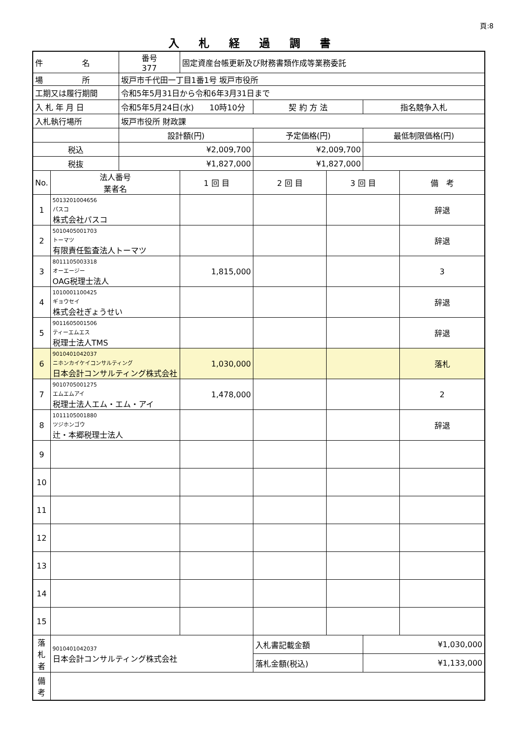頁:8
入札経過調書
| 件 名 | | 番号 377 | 固定資産台帳更新及び財務書類作成等業務委託 | | | | |
| 場 所 | | 坂戸市千代田一丁目1番1号 坂戸市役所 | | | | | |
| 工期又は履行期間 | | 令和5年5月31日から令和6年3月31日まで | | | | | |
| 入 札 年 月 日 | | 令和5年5月24日(水) 10時10分 | | 契 約 方 法 | | 指名競争入札 | |
| 入札執行場所 | | 坂戸市役所 財政課 | | | | | |
| | | 設計額(円) | | 予定価格(円) | | 最低制限価格(円) | |
| 税込 | | ¥2,009,700 | | ¥2,009,700 | | | |
| 税抜 | | ¥1,827,000 | | ¥1,827,000 | | | |
| No. | 法人番号 業者名 | | 1 回 目 | 2 回 目 | 3 回 目 | | 備 考 |
| 1 | 5013201004656 パスコ 株式会社パスコ | | | | | | 辞退 |
| 2 | 5010405001703 トーマツ 有限責任監査法人トーマツ | | | | | | 辞退 |
| 3 | 8011105003318 オーエージー OAG税理士法人 | | 1,815,000 | | | | 3 |
| 4 | 1010001100425 ギョウセイ 株式会社ぎょうせい | | | | | | 辞退 |
| 5 | 9011605001506 ティーエムエス 税理士法人TMS | | | | | | 辞退 |
| 6 | 9010401042037 ニホンカイケイコンサルティング 日本会計コンサルティング株式会社 | | 1,030,000 | | | | 落札 |
| 7 | 9010705001275 エムエムアイ 税理士法人エム・エム・アイ | | 1,478,000 | | | | 2 |
| 8 | 1011105001880 ツジホンゴウ 辻・本郷税理士法人 | | | | | | 辞退 |
| 9 | | | | | | | |
| 10 | | | | | | | |
| 11 | | | | | | | |
| 12 | | | | | | | |
| 13 | | | | | | | |
| 14 | | | | | | | |
| 15 | | | | | | | |
| 落 札 者 | 9010401042037 日本会計コンサルティング株式会社 | | | 入札書記載金額 | | ¥1,030,000 | |
| | | | | 落札金額(税込) | | ¥1,133,000 | |
| 備 考 | | | | | | | |